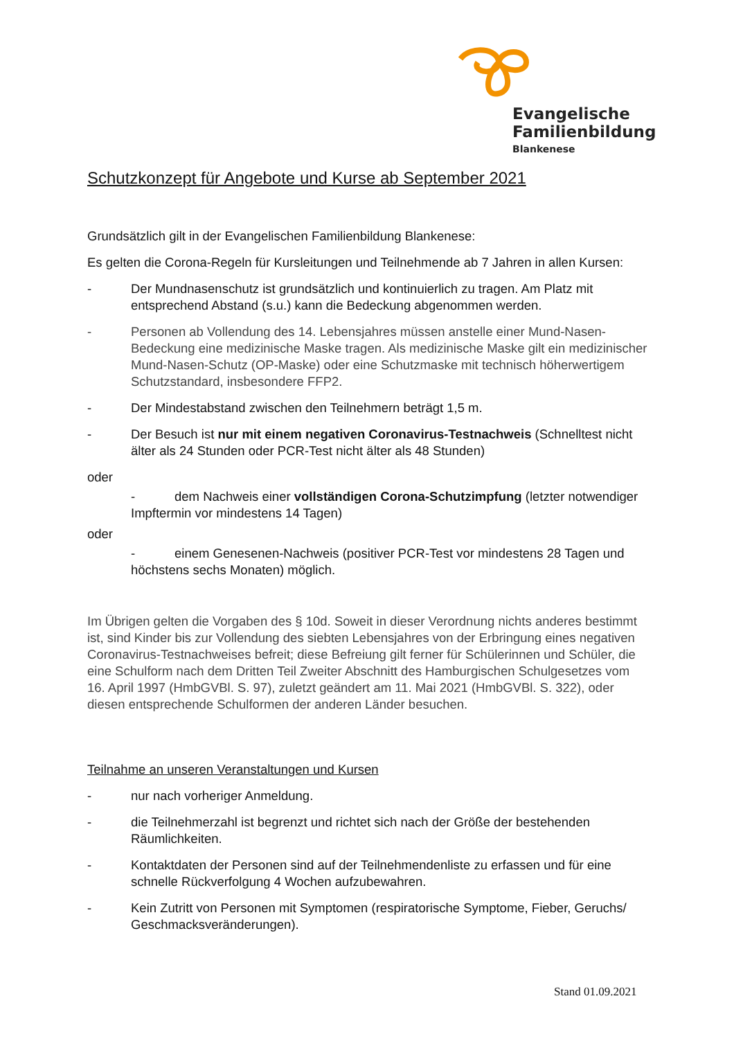Evangelische
Familienbildung
Blankenese
Schutzkonzept für Angebote und Kurse ab September 2021
Grundsätzlich gilt in der Evangelischen Familienbildung Blankenese:
Es gelten die Corona-Regeln für Kursleitungen und Teilnehmende ab 7 Jahren in allen Kursen:
- Der Mundnasenschutz ist grundsätzlich und kontinuierlich zu tragen. Am Platz mit entsprechend Abstand (s.u.) kann die Bedeckung abgenommen werden.
- Personen ab Vollendung des 14. Lebensjahres müssen anstelle einer Mund-Nasen-Bedeckung eine medizinische Maske tragen. Als medizinische Maske gilt ein medizinischer Mund-Nasen-Schutz (OP-Maske) oder eine Schutzmaske mit technisch höherwertigem Schutzstandard, insbesondere FFP2.
- Der Mindestabstand zwischen den Teilnehmern beträgt 1,5 m.
- Der Besuch ist nur mit einem negativen Coronavirus-Testnachweis (Schnelltest nicht älter als 24 Stunden oder PCR-Test nicht älter als 48 Stunden)
oder
- dem Nachweis einer vollständigen Corona-Schutzimpfung (letzter notwendiger Impftermin vor mindestens 14 Tagen)
oder
- einem Genesenen-Nachweis (positiver PCR-Test vor mindestens 28 Tagen und höchstens sechs Monaten) möglich.
Im Übrigen gelten die Vorgaben des § 10d. Soweit in dieser Verordnung nichts anderes bestimmt ist, sind Kinder bis zur Vollendung des siebten Lebensjahres von der Erbringung eines negativen Coronavirus-Testnachweises befreit; diese Befreiung gilt ferner für Schülerinnen und Schüler, die eine Schulform nach dem Dritten Teil Zweiter Abschnitt des Hamburgischen Schulgesetzes vom 16. April 1997 (HmbGVBl. S. 97), zuletzt geändert am 11. Mai 2021 (HmbGVBl. S. 322), oder diesen entsprechende Schulformen der anderen Länder besuchen.
Teilnahme an unseren Veranstaltungen und Kursen
- nur nach vorheriger Anmeldung.
- die Teilnehmerzahl ist begrenzt und richtet sich nach der Größe der bestehenden Räumlichkeiten.
- Kontaktdaten der Personen sind auf der Teilnehmendenliste zu erfassen und für eine schnelle Rückverfolgung 4 Wochen aufzubewahren.
- Kein Zutritt von Personen mit Symptomen (respiratorische Symptome, Fieber, Geruchs/ Geschmacksveränderungen).
Stand 01.09.2021